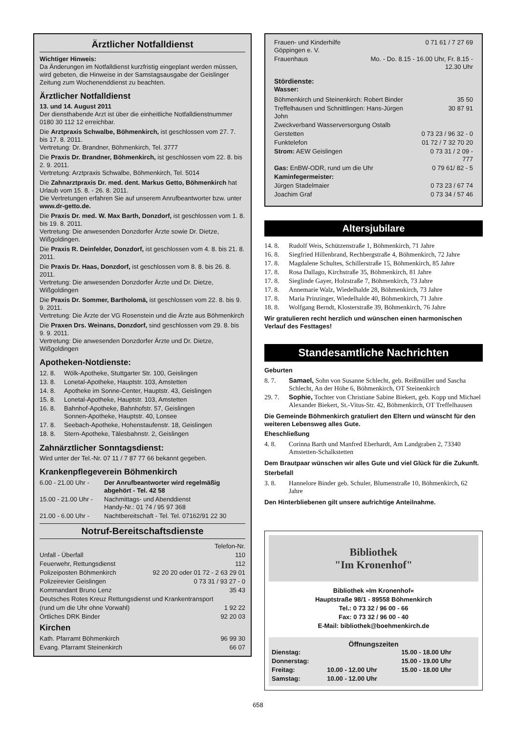Ärztlicher Notfalldienst
Wichtiger Hinweis:
Da Änderungen im Notfalldienst kurzfristig eingeplant werden müssen, wird gebeten, die Hinweise in der Samstagsausgabe der Geislinger Zeitung zum Wochenenddienst zu beachten.
Ärztlicher Notfalldienst
13. und 14. August 2011
Der diensthabende Arzt ist über die einheitliche Notfalldienstnummer 0180 30 112 12 erreichbar.
Die Arztpraxis Schwalbe, Böhmenkirch, ist geschlossen vom 27. 7. bis 17. 8. 2011.
Vertretung: Dr. Brandner, Böhmenkirch, Tel. 3777
Die Praxis Dr. Brandner, Böhmenkirch, ist geschlossen vom 22. 8. bis 2. 9. 2011.
Vertretung: Arztpraxis Schwalbe, Böhmenkirch, Tel. 5014
Die Zahnarztpraxis Dr. med. dent. Markus Getto, Böhmenkirch hat Urlaub vom 15. 8. - 26. 8. 2011.
Die Vertretungen erfahren Sie auf unserem Anrufbeantworter bzw. unter www.dr-getto.de.
Die Praxis Dr. med. W. Max Barth, Donzdorf, ist geschlossen vom 1. 8. bis 19. 8. 2011.
Vertretung: Die anwesenden Donzdorfer Ärzte sowie Dr. Dietze, Wißgoldingen.
Die Praxis R. Deinfelder, Donzdorf, ist geschlossen vom 4. 8. bis 21. 8. 2011.
Die Praxis Dr. Haas, Donzdorf, ist geschlossen vom 8. 8. bis 26. 8. 2011.
Vertretung: Die anwesenden Donzdorfer Ärzte und Dr. Dietze, Wißgoldingen
Die Praxis Dr. Sommer, Bartholomä, ist geschlossen vom 22. 8. bis 9. 9. 2011.
Vertretung: Die Ärzte der VG Rosenstein und die Ärzte aus Böhmenkirch
Die Praxen Drs. Weinans, Donzdorf, sind geschlossen vom 29. 8. bis 9. 9. 2011.
Vertretung: Die anwesenden Donzdorfer Ärzte und Dr. Dietze, Wißgoldingen
Apotheken-Notdienste:
| 12. 8. | Wölk-Apotheke, Stuttgarter Str. 100, Geislingen |
| 13. 8. | Lonetal-Apotheke, Hauptstr. 103, Amstetten |
| 14. 8. | Apotheke im Sonne-Center, Hauptstr. 43, Geislingen |
| 15. 8. | Lonetal-Apotheke, Hauptstr. 103, Amstetten |
| 16. 8. | Bahnhof-Apotheke, Bahnhofstr. 57, Geislingen Sonnen-Apotheke, Hauptstr. 40, Lonsee |
| 17. 8. | Seebach-Apotheke, Hohenstaufenstr. 18, Geislingen |
| 18. 8. | Stern-Apotheke, Tälesbahnstr. 2, Geislingen |
Zahnärztlicher Sonntagsdienst:
Wird unter der Tel.-Nr. 07 11 / 7 87 77 66 bekannt gegeben.
Krankenpflegeverein Böhmenkirch
| 6.00 - 21.00 Uhr - | Der Anrufbeantworter wird regelmäßig abgehört - Tel. 42 58 |
| 15.00 - 21.00 Uhr - | Nachmittags- und Abenddienst Handy-Nr.: 01 74 / 95 97 368 |
| 21.00 - 6.00 Uhr - | Nachtbereitschaft - Tel. Tel. 07162/91 22 30 |
Notruf-Bereitschaftsdienste
| | Telefon-Nr. |
| Unfall - Überfall | 110 |
| Feuerwehr, Rettungsdienst | 112 |
| Polizeiposten Böhmenkirch | 92 20 20 oder 01 72 - 2 63 29 01 |
| Polizeirevier Geislingen | 0 73 31 / 93 27 - 0 |
| Kommandant Bruno Lenz | 35 43 |
| Deutsches Rotes Kreuz Rettungsdienst und Krankentransport | |
| (rund um die Uhr ohne Vorwahl) | 1 92 22 |
| Örtliches DRK Binder | 92 20 03 |
Kirchen
| Kath. Pfarramt Böhmenkirch | 96 99 30 |
| Evang. Pfarramt Steinenkirch | 66 07 |
| Frauen- und Kinderhilfe Göppingen e. V. | 0 71 61 / 7 27 69 |
| Frauenhaus | Mo. - Do. 8.15 - 16.00 Uhr, Fr. 8.15 - 12.30 Uhr |
Stördienste:
Wasser:
| Böhmenkirch und Steinenkirch: Robert Binder | 35 50 |
| Treffelhausen und Schnittlingen: Hans-Jürgen John | 30 87 91 |
| Zweckverband Wasserversorgung Ostalb | |
| Gerstetten | 0 73 23 / 96 32 - 0 |
| Funktelefon | 01 72 / 7 32 70 20 |
| Strom: AEW Geislingen | 0 73 31 / 2 09 - 777 |
| Gas: EnBW-ODR, rund um die Uhr | 0 79 61/ 82 - 5 |
| Kaminfegermeister: | |
| Jürgen Stadelmaier | 0 73 23 / 67 74 |
| Joachim Graf | 0 73 34 / 57 46 |
Altersjubilare
| 14. 8. | Rudolf Weis, Schützenstraße 1, Böhmenkirch, 71 Jahre |
| 16. 8. | Siegfried Hillenbrand, Rechbergstraße 4, Böhmenkirch, 72 Jahre |
| 17. 8. | Magdalene Schultes, Schillerstraße 15, Böhmenkirch, 85 Jahre |
| 17. 8. | Rosa Dallago, Kirchstraße 35, Böhmenkirch, 81 Jahre |
| 17. 8. | Sieglinde Gayer, Holzstraße 7, Böhmenkirch, 73 Jahre |
| 17. 8. | Annemarie Walz, Wiedelhalde 28, Böhmenkirch, 73 Jahre |
| 17. 8. | Maria Prinzinger, Wiedelhalde 40, Böhmenkirch, 71 Jahre |
| 18. 8. | Wolfgang Berndt, Klosterstraße 39, Böhmenkirch, 76 Jahre |
Wir gratulieren recht herzlich und wünschen einen harmonischen Verlauf des Festtages!
Standesamtliche Nachrichten
Geburten
| 8. 7. | Samael, Sohn von Susanne Schlecht, geb. Reißmüller und Sascha Schlecht, An der Höhe 6, Böhmenkirch, OT Steinenkirch |
| 29. 7. | Sophie, Tochter von Christiane Sabine Biekert, geb. Kopp und Michael Alexander Biekert, St.-Vitus-Str. 42, Böhmenkirch, OT Treffelhausen |
Die Gemeinde Böhmenkirch gratuliert den Eltern und wünscht für den weiteren Lebensweg alles Gute.
Eheschließung
| 4. 8. | Corinna Barth und Manfred Eberhardt, Am Landgraben 2, 73340 Amstetten-Schalkstetten |
Dem Brautpaar wünschen wir alles Gute und viel Glück für die Zukunft.
Sterbefall
| 3. 8. | Hannelore Binder geb. Schuler, Blumenstraße 10, Böhmenkirch, 62 Jahre |
Den Hinterbliebenen gilt unsere aufrichtige Anteilnahme.
Bibliothek
"Im Kronenhof"
Bibliothek »Im Kronenhof«
Hauptstraße 98/1 - 89558 Böhmenkirch
Tel.: 0 73 32 / 96 00 - 66
Fax: 0 73 32 / 96 00 - 40
E-Mail: bibliothek@boehmenkirch.de
Öffnungszeiten
| Dienstag: | | 15.00 - 18.00 Uhr |
| Donnerstag: | | 15.00 - 19.00 Uhr |
| Freitag: | 10.00 - 12.00 Uhr | 15.00 - 18.00 Uhr |
| Samstag: | 10.00 - 12.00 Uhr | |
658